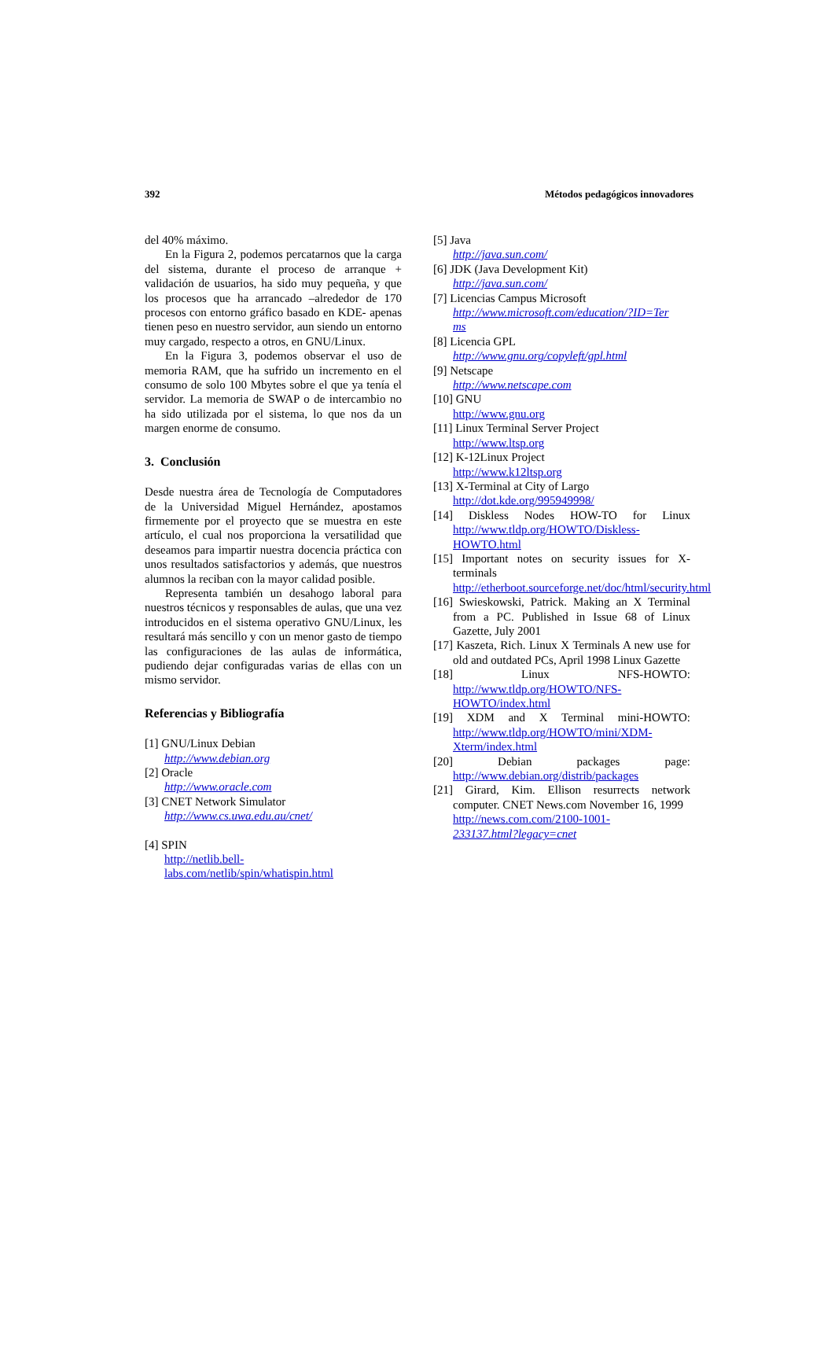392 Métodos pedagógicos innovadores
del 40% máximo.
En la Figura 2, podemos percatarnos que la carga del sistema, durante el proceso de arranque + validación de usuarios, ha sido muy pequeña, y que los procesos que ha arrancado –alrededor de 170 procesos con entorno gráfico basado en KDE- apenas tienen peso en nuestro servidor, aun siendo un entorno muy cargado, respecto a otros, en GNU/Linux.
En la Figura 3, podemos observar el uso de memoria RAM, que ha sufrido un incremento en el consumo de solo 100 Mbytes sobre el que ya tenía el servidor. La memoria de SWAP o de intercambio no ha sido utilizada por el sistema, lo que nos da un margen enorme de consumo.
3. Conclusión
Desde nuestra área de Tecnología de Computadores de la Universidad Miguel Hernández, apostamos firmemente por el proyecto que se muestra en este artículo, el cual nos proporciona la versatilidad que deseamos para impartir nuestra docencia práctica con unos resultados satisfactorios y además, que nuestros alumnos la reciban con la mayor calidad posible.
Representa también un desahogo laboral para nuestros técnicos y responsables de aulas, que una vez introducidos en el sistema operativo GNU/Linux, les resultará más sencillo y con un menor gasto de tiempo las configuraciones de las aulas de informática, pudiendo dejar configuradas varias de ellas con un mismo servidor.
Referencias y Bibliografía
[1] GNU/Linux Debian
http://www.debian.org
[2] Oracle
http://www.oracle.com
[3] CNET Network Simulator
http://www.cs.uwa.edu.au/cnet/
[4] SPIN
http://netlib.bell-
labs.com/netlib/spin/whatispin.html
[5] Java
http://java.sun.com/
[6] JDK (Java Development Kit)
http://java.sun.com/
[7] Licencias Campus Microsoft
http://www.microsoft.com/education/?ID=Ter
ms
[8] Licencia GPL
http://www.gnu.org/copyleft/gpl.html
[9] Netscape
http://www.netscape.com
[10] GNU
http://www.gnu.org
[11] Linux Terminal Server Project
http://www.ltsp.org
[12] K-12Linux Project
http://www.k12ltsp.org
[13] X-Terminal at City of Largo
http://dot.kde.org/995949998/
[14] Diskless Nodes HOW-TO for Linux http://www.tldp.org/HOWTO/Diskless-HOWTO.html
[15] Important notes on security issues for X-terminals http://etherboot.sourceforge.net/doc/html/security.html
[16] Swieskowski, Patrick. Making an X Terminal from a PC. Published in Issue 68 of Linux Gazette, July 2001
[17] Kaszeta, Rich. Linux X Terminals A new use for old and outdated PCs, April 1998 Linux Gazette
[18] Linux NFS-HOWTO: http://www.tldp.org/HOWTO/NFS-HOWTO/index.html
[19] XDM and X Terminal mini-HOWTO: http://www.tldp.org/HOWTO/mini/XDM-Xterm/index.html
[20] Debian packages page: http://www.debian.org/distrib/packages
[21] Girard, Kim. Ellison resurrects network computer. CNET News.com November 16, 1999
http://news.com.com/2100-1001-
233137.html?legacy=cnet